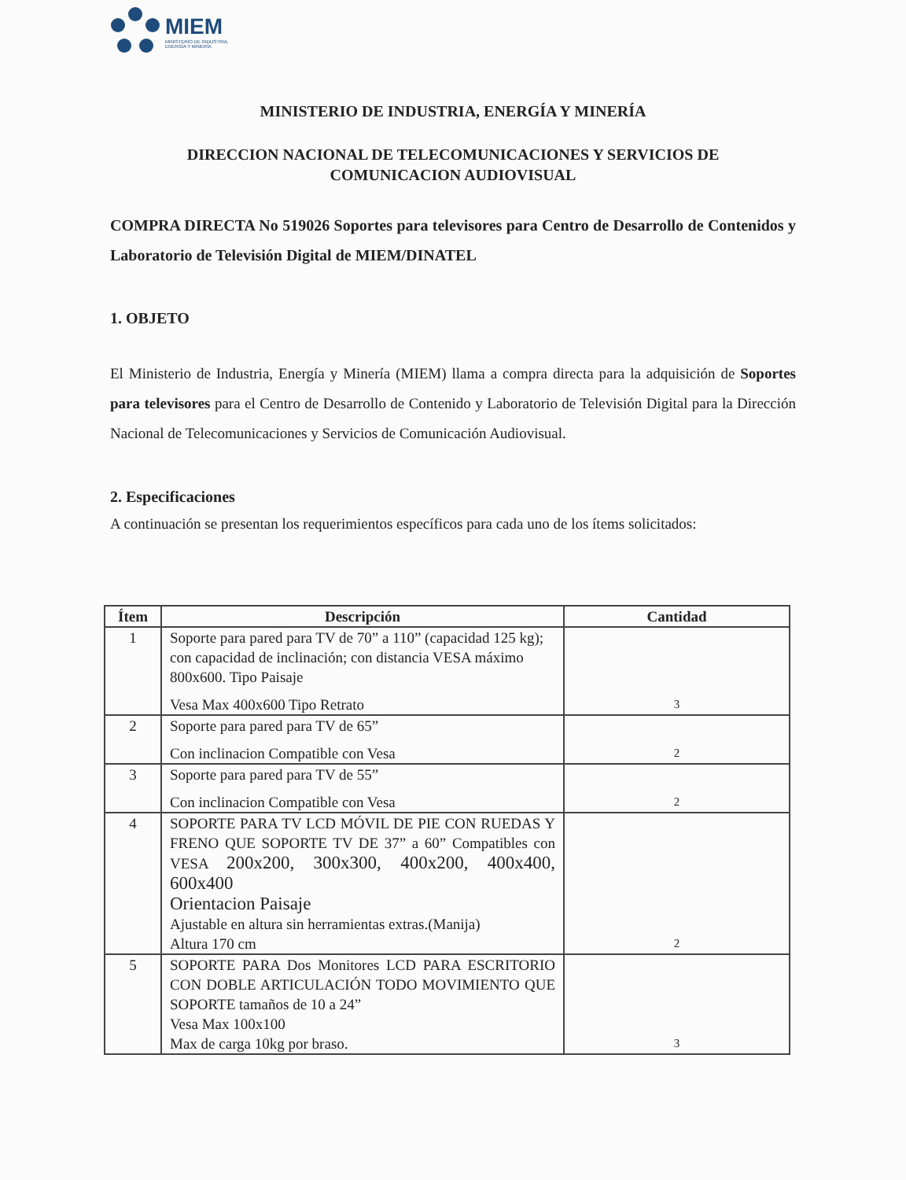MIEM
MINISTERIO DE INDUSTRIA,
ENERGÍA Y MINERÍA
MINISTERIO DE INDUSTRIA, ENERGÍA Y MINERÍA
DIRECCION NACIONAL DE TELECOMUNICACIONES Y SERVICIOS DE
COMUNICACION AUDIOVISUAL
COMPRA DIRECTA No 519026 Soportes para televisores para Centro de Desarrollo de Contenidos y Laboratorio de Televisión Digital de MIEM/DINATEL
1. OBJETO
El Ministerio de Industria, Energía y Minería (MIEM) llama a compra directa para la adquisición de Soportes para televisores para el Centro de Desarrollo de Contenido y Laboratorio de Televisión Digital para la Dirección Nacional de Telecomunicaciones y Servicios de Comunicación Audiovisual.
2. Especificaciones
A continuación se presentan los requerimientos específicos para cada uno de los ítems solicitados:
| Ítem | Descripción | Cantidad |
| --- | --- | --- |
| 1 | Soporte para pared para TV de 70” a 110” (capacidad 125 kg); con capacidad de inclinación; con distancia VESA máximo 800x600. Tipo Paisaje Vesa Max 400x600 Tipo Retrato | 3 |
| 2 | Soporte para pared para TV de 65” Con inclinacion Compatible con Vesa | 2 |
| 3 | Soporte para pared para TV de 55” Con inclinacion Compatible con Vesa | 2 |
| 4 | SOPORTE PARA TV LCD MÓVIL DE PIE CON RUEDAS Y FRENO QUE SOPORTE TV DE 37” a 60” Compatibles con VESA 200x200, 300x300, 400x200, 400x400, 600x400 Orientacion Paisaje Ajustable en altura sin herramientas extras.(Manija) Altura 170 cm | 2 |
| 5 | SOPORTE PARA Dos Monitores LCD PARA ESCRITORIO CON DOBLE ARTICULACIÓN TODO MOVIMIENTO QUE SOPORTE tamaños de 10 a 24” Vesa Max 100x100 Max de carga 10kg por braso. | 3 |